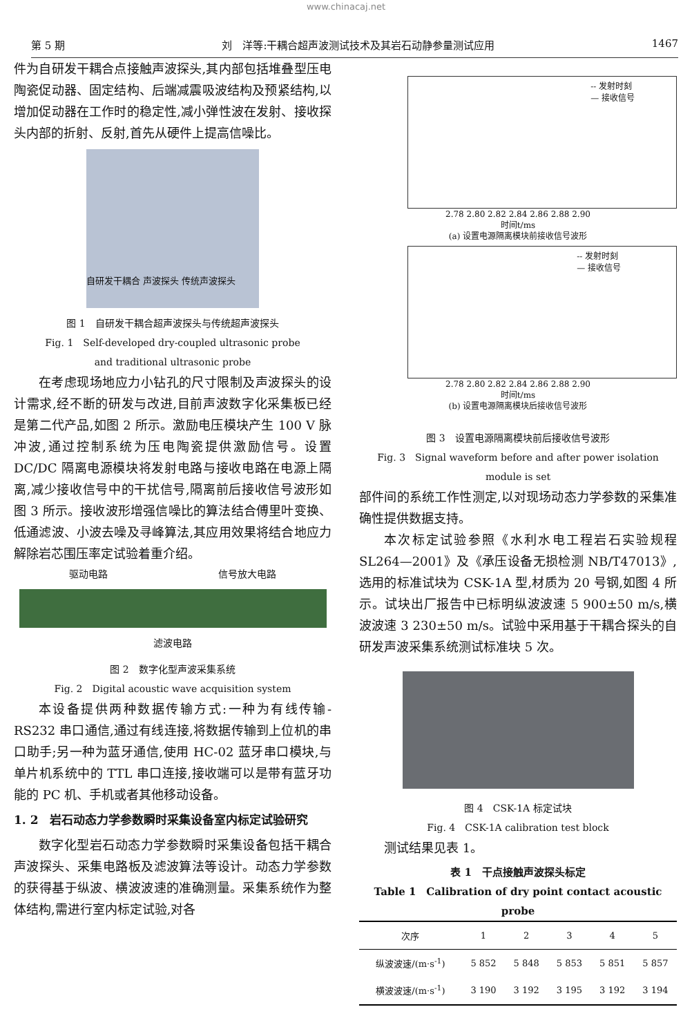www.chinacaj.net
第 5 期 刘　洋等:干耦合超声波测试技术及其岩石动静参量测试应用 1467
件为自研发干耦合点接触声波探头,其内部包括堆叠型压电陶瓷促动器、固定结构、后端减震吸波结构及预紧结构,以增加促动器在工作时的稳定性,减小弹性波在发射、接收探头内部的折射、反射,首先从硬件上提高信噪比。
自研发干耦合 声波探头 传统声波探头
图 1　自研发干耦合超声波探头与传统超声波探头
Fig. 1　Self-developed dry-coupled ultrasonic probe
and traditional ultrasonic probe
在考虑现场地应力小钻孔的尺寸限制及声波探头的设计需求,经不断的研发与改进,目前声波数字化采集板已经是第二代产品,如图 2 所示。激励电压模块产生 100 V 脉冲波,通过控制系统为压电陶瓷提供激励信号。设置 DC/DC 隔离电源模块将发射电路与接收电路在电源上隔离,减少接收信号中的干扰信号,隔离前后接收信号波形如图 3 所示。接收波形增强信噪比的算法结合傅里叶变换、低通滤波、小波去噪及寻峰算法,其应用效果将结合地应力解除岩芯围压率定试验着重介绍。
驱动电路 信号放大电路
滤波电路
图 2　数字化型声波采集系统
Fig. 2　Digital acoustic wave acquisition system
本设备提供两种数据传输方式:一种为有线传输-RS232 串口通信,通过有线连接,将数据传输到上位机的串口助手;另一种为蓝牙通信,使用 HC-02 蓝牙串口模块,与单片机系统中的 TTL 串口连接,接收端可以是带有蓝牙功能的 PC 机、手机或者其他移动设备。
1. 2　岩石动态力学参数瞬时采集设备室内标定试验研究
数字化型岩石动态力学参数瞬时采集设备包括干耦合声波探头、采集电路板及滤波算法等设计。动态力学参数的获得基于纵波、横波波速的准确测量。采集系统作为整体结构,需进行室内标定试验,对各
-- 发射时刻
— 接收信号
2.78 2.80 2.82 2.84 2.86 2.88 2.90
时间t/ms
(a) 设置电源隔离模块前接收信号波形
-- 发射时刻
— 接收信号
2.78 2.80 2.82 2.84 2.86 2.88 2.90
时间t/ms
(b) 设置电源隔离模块后接收信号波形
图 3　设置电源隔离模块前后接收信号波形
Fig. 3　Signal waveform before and after power isolation
module is set
部件间的系统工作性测定,以对现场动态力学参数的采集准确性提供数据支持。
本次标定试验参照《水利水电工程岩石实验规程 SL264—2001》及《承压设备无损检测 NB/T47013》,选用的标准试块为 CSK-1A 型,材质为 20 号钢,如图 4 所示。试块出厂报告中已标明纵波波速 5 900±50 m/s,横波波速 3 230±50 m/s。试验中采用基于干耦合探头的自研发声波采集系统测试标准块 5 次。
图 4　CSK-1A 标定试块
Fig. 4　CSK-1A calibration test block
测试结果见表 1。
表 1　干点接触声波探头标定
Table 1　Calibration of dry point contact acoustic probe
| 次序 | 1 | 2 | 3 | 4 | 5 |
| --- | --- | --- | --- | --- | --- |
| 纵波波速/(m·s<sup>-1</sup>) | 5 852 | 5 848 | 5 853 | 5 851 | 5 857 |
| 横波波速/(m·s<sup>-1</sup>) | 3 190 | 3 192 | 3 195 | 3 192 | 3 194 |